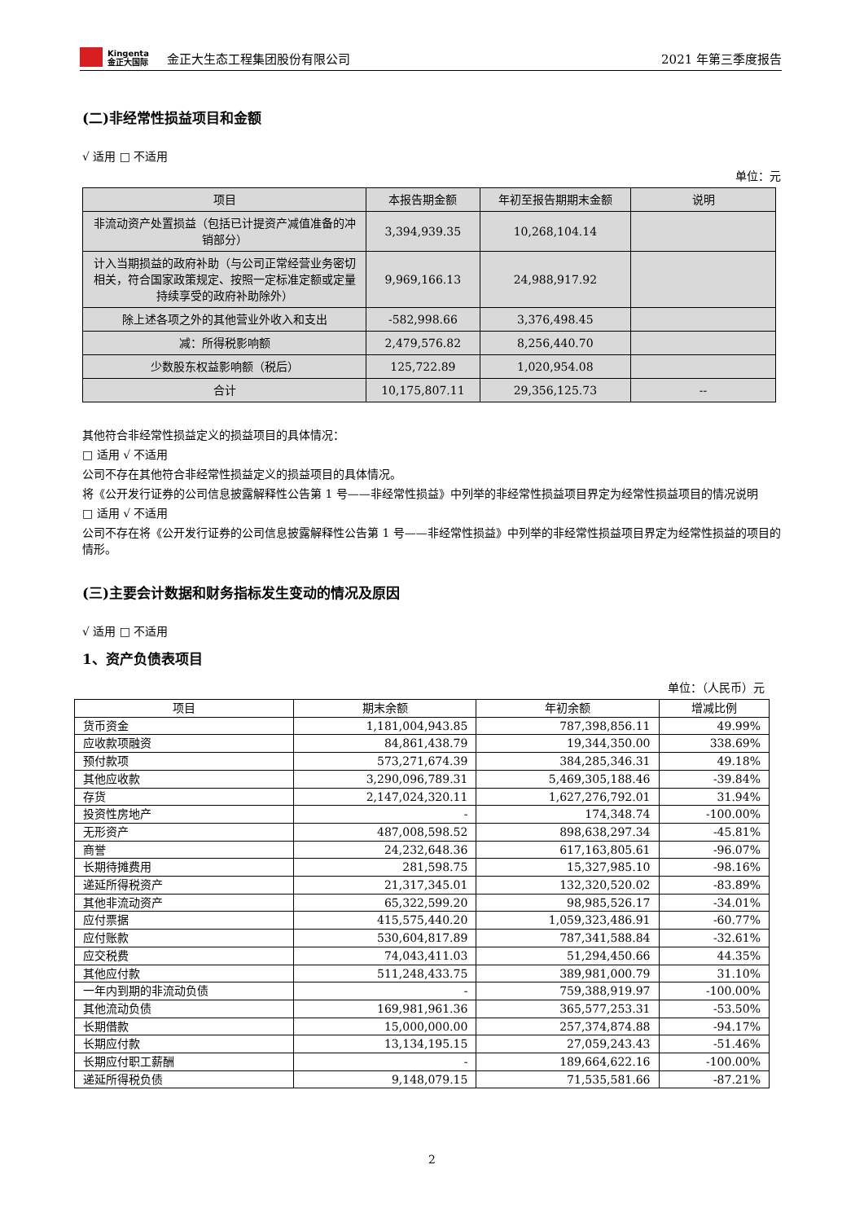Kingenta
金正大国际
金正大生态工程集团股份有限公司
2021 年第三季度报告
(二)非经常性损益项目和金额
√ 适用 □ 不适用
单位：元
| 项目 | 本报告期金额 | 年初至报告期期末金额 | 说明 |
| --- | --- | --- | --- |
| 非流动资产处置损益（包括已计提资产减值准备的冲销部分） | 3,394,939.35 | 10,268,104.14 | |
| 计入当期损益的政府补助（与公司正常经营业务密切相关，符合国家政策规定、按照一定标准定额或定量持续享受的政府补助除外） | 9,969,166.13 | 24,988,917.92 | |
| 除上述各项之外的其他营业外收入和支出 | -582,998.66 | 3,376,498.45 | |
| 减：所得税影响额 | 2,479,576.82 | 8,256,440.70 | |
| 少数股东权益影响额（税后） | 125,722.89 | 1,020,954.08 | |
| 合计 | 10,175,807.11 | 29,356,125.73 | -- |
其他符合非经常性损益定义的损益项目的具体情况：
□ 适用 √ 不适用
公司不存在其他符合非经常性损益定义的损益项目的具体情况。
将《公开发行证券的公司信息披露解释性公告第 1 号——非经常性损益》中列举的非经常性损益项目界定为经常性损益项目的情况说明
□ 适用 √ 不适用
公司不存在将《公开发行证券的公司信息披露解释性公告第 1 号——非经常性损益》中列举的非经常性损益项目界定为经常性损益的项目的情形。
(三)主要会计数据和财务指标发生变动的情况及原因
√ 适用 □ 不适用
1、资产负债表项目
单位：（人民币）元
| 项目 | 期末余额 | 年初余额 | 增减比例 |
| --- | --- | --- | --- |
| 货币资金 | 1,181,004,943.85 | 787,398,856.11 | 49.99% |
| 应收款项融资 | 84,861,438.79 | 19,344,350.00 | 338.69% |
| 预付款项 | 573,271,674.39 | 384,285,346.31 | 49.18% |
| 其他应收款 | 3,290,096,789.31 | 5,469,305,188.46 | -39.84% |
| 存货 | 2,147,024,320.11 | 1,627,276,792.01 | 31.94% |
| 投资性房地产 | - | 174,348.74 | -100.00% |
| 无形资产 | 487,008,598.52 | 898,638,297.34 | -45.81% |
| 商誉 | 24,232,648.36 | 617,163,805.61 | -96.07% |
| 长期待摊费用 | 281,598.75 | 15,327,985.10 | -98.16% |
| 递延所得税资产 | 21,317,345.01 | 132,320,520.02 | -83.89% |
| 其他非流动资产 | 65,322,599.20 | 98,985,526.17 | -34.01% |
| 应付票据 | 415,575,440.20 | 1,059,323,486.91 | -60.77% |
| 应付账款 | 530,604,817.89 | 787,341,588.84 | -32.61% |
| 应交税费 | 74,043,411.03 | 51,294,450.66 | 44.35% |
| 其他应付款 | 511,248,433.75 | 389,981,000.79 | 31.10% |
| 一年内到期的非流动负债 | - | 759,388,919.97 | -100.00% |
| 其他流动负债 | 169,981,961.36 | 365,577,253.31 | -53.50% |
| 长期借款 | 15,000,000.00 | 257,374,874.88 | -94.17% |
| 长期应付款 | 13,134,195.15 | 27,059,243.43 | -51.46% |
| 长期应付职工薪酬 | - | 189,664,622.16 | -100.00% |
| 递延所得税负债 | 9,148,079.15 | 71,535,581.66 | -87.21% |
2